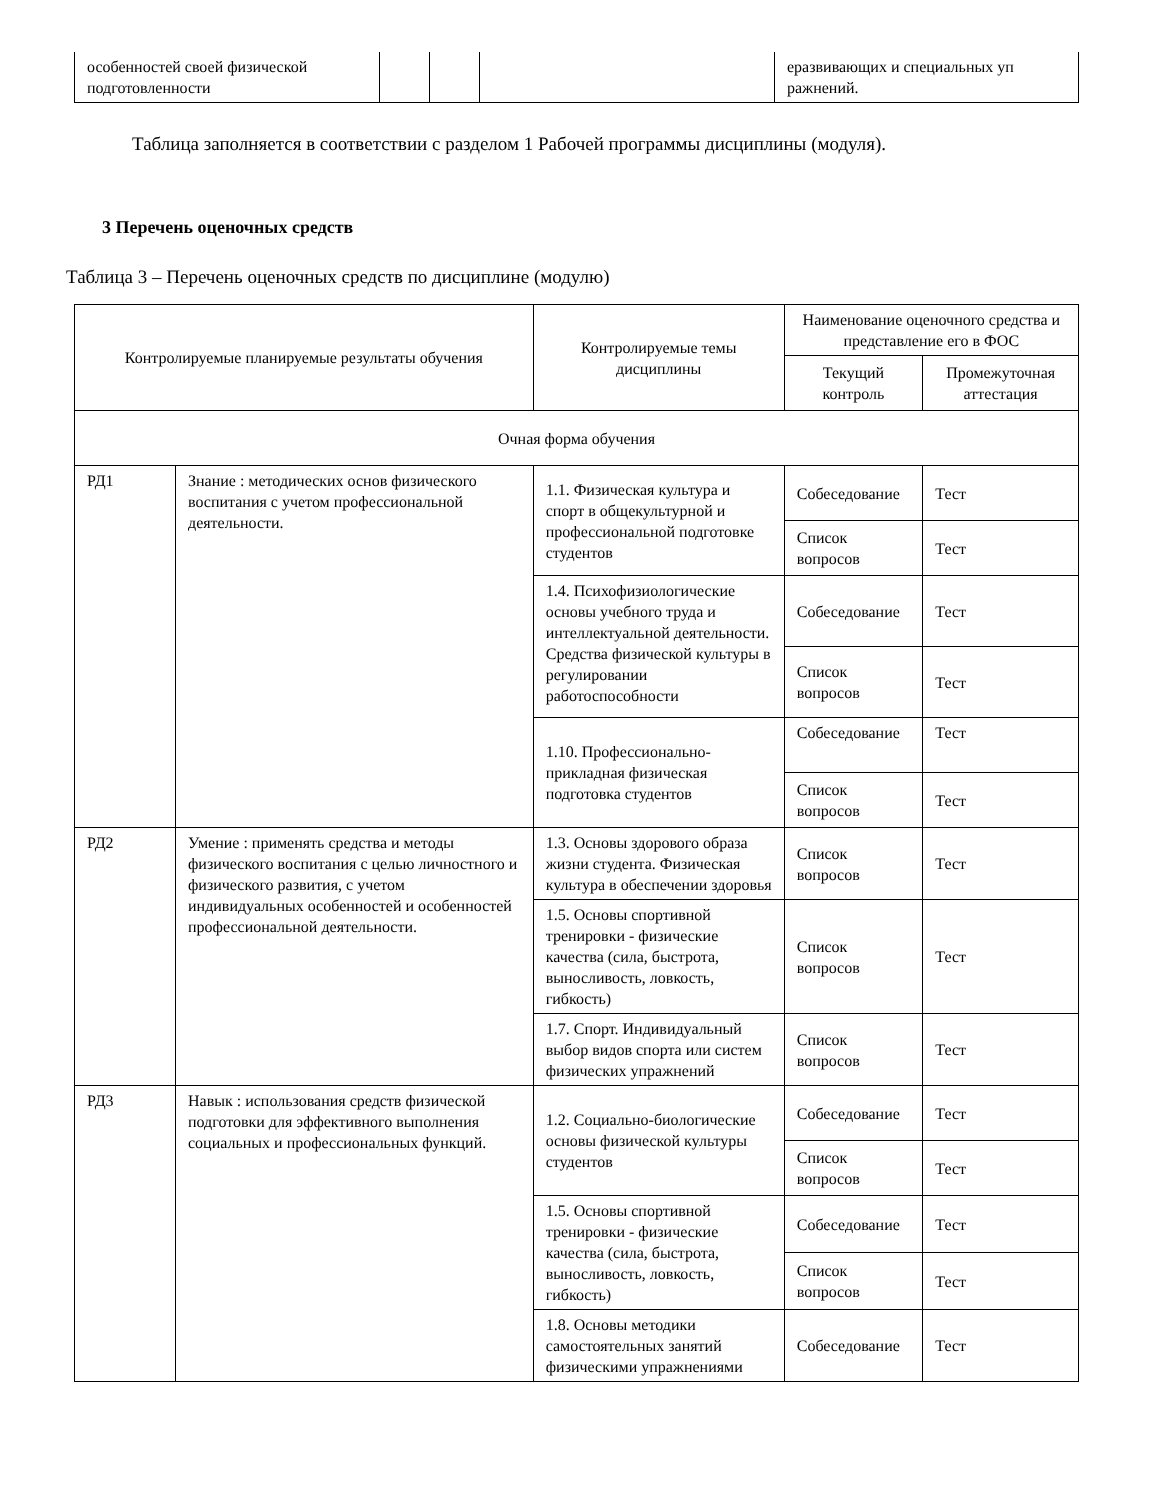| особенностей своей физической подготовленности | | | | еразвивающих и специальных уп ражнений. |
Таблица заполняется в соответствии с разделом 1 Рабочей программы дисциплины (модуля).
3 Перечень оценочных средств
Таблица 3 – Перечень оценочных средств по дисциплине (модулю)
| Контролируемые планируемые результаты обучения | | Контролируемые темы дисциплины | Наименование оценочного средства и представление его в ФОС | |
| --- | --- | --- | --- | --- |
| | | | Текущий контроль | Промежуточная аттестация |
| Очная форма обучения | | | | |
| РД1 | Знание : методических основ физического воспитания с учетом профессиональной деятельности. | 1.1. Физическая культура и спорт в общекультурной и профессиональной подготовке студентов | Собеседование | Тест |
| | | | Список вопросов | Тест |
| | | 1.4. Психофизиологические основы учебного труда и интеллектуальной деятельности. Средства физической культуры в регулировании работоспособности | Собеседование | Тест |
| | | | Список вопросов | Тест |
| | | 1.10. Профессионально-прикладная физическая подготовка студентов | Собеседование | Тест |
| | | | Список вопросов | Тест |
| РД2 | Умение : применять средства и методы физического воспитания с целью личностного и физического развития, с учетом индивидуальных особенностей и особенностей профессиональной деятельности. | 1.3. Основы здорового образа жизни студента. Физическая культура в обеспечении здоровья | Список вопросов | Тест |
| | | 1.5. Основы спортивной тренировки - физические качества (сила, быстрота, выносливость, ловкость, гибкость) | Список вопросов | Тест |
| | | 1.7. Спорт. Индивидуальный выбор видов спорта или систем физических упражнений | Список вопросов | Тест |
| РД3 | Навык : использования средств физической подготовки для эффективного выполнения социальных и профессиональных функций. | 1.2. Социально-биологические основы физической культуры студентов | Собеседование | Тест |
| | | | Список вопросов | Тест |
| | | 1.5. Основы спортивной тренировки - физические качества (сила, быстрота, выносливость, ловкость, гибкость) | Собеседование | Тест |
| | | | Список вопросов | Тест |
| | | 1.8. Основы методики самостоятельных занятий физическими упражнениями | Собеседование | Тест |